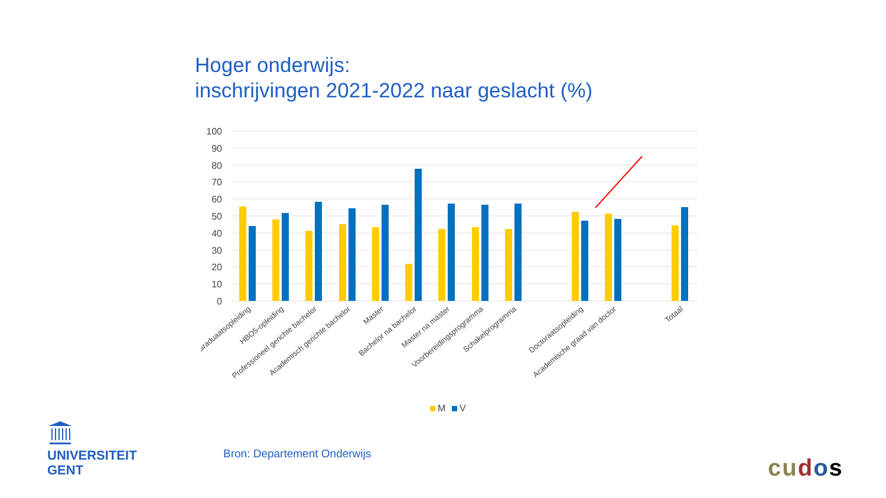Hoger onderwijs:
inschrijvingen 2021-2022 naar geslacht (%)
100
90
80
70
60
50
40
30
20
10
0
Graduaatsopleiding
HBO5-opleiding
Professioneel gerichte bachelor
Academisch gerichte bachelor
Master
Bachelor na bachelor
Master na master
Voorbereidingsprogramma
Schakelprogramma
Doctoraatsopleiding
Academische graad van doctor
Totaal
M
V
UNIVERSITEIT
GENT
Bron: Departement Onderwijs
cudos